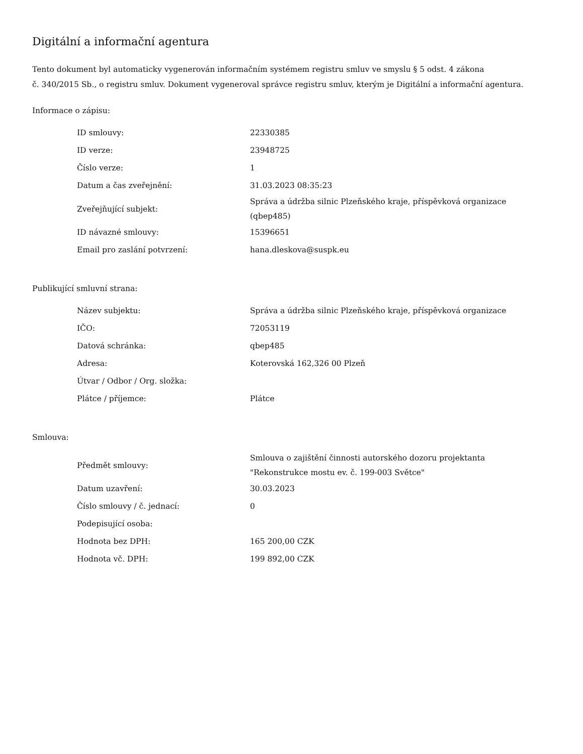Digitální a informační agentura
Tento dokument byl automaticky vygenerován informačním systémem registru smluv ve smyslu § 5 odst. 4 zákona
č. 340/2015 Sb., o registru smluv. Dokument vygeneroval správce registru smluv, kterým je Digitální a informační agentura.
Informace o zápisu:
| ID smlouvy: | 22330385 |
| ID verze: | 23948725 |
| Číslo verze: | 1 |
| Datum a čas zveřejnění: | 31.03.2023 08:35:23 |
| Zveřejňující subjekt: | Správa a údržba silnic Plzeňského kraje, příspěvková organizace (qbep485) |
| ID návazné smlouvy: | 15396651 |
| Email pro zaslání potvrzení: | hana.dleskova@suspk.eu |
Publikující smluvní strana:
| Název subjektu: | Správa a údržba silnic Plzeňského kraje, příspěvková organizace |
| IČO: | 72053119 |
| Datová schránka: | qbep485 |
| Adresa: | Koterovská 162,326 00 Plzeň |
| Útvar / Odbor / Org. složka: | |
| Plátce / příjemce: | Plátce |
Smlouva:
| Předmět smlouvy: | Smlouva o zajištění činnosti autorského dozoru projektanta "Rekonstrukce mostu ev. č. 199-003 Světce" |
| Datum uzavření: | 30.03.2023 |
| Číslo smlouvy / č. jednací: | 0 |
| Podepisující osoba: | |
| Hodnota bez DPH: | 165 200,00 CZK |
| Hodnota vč. DPH: | 199 892,00 CZK |